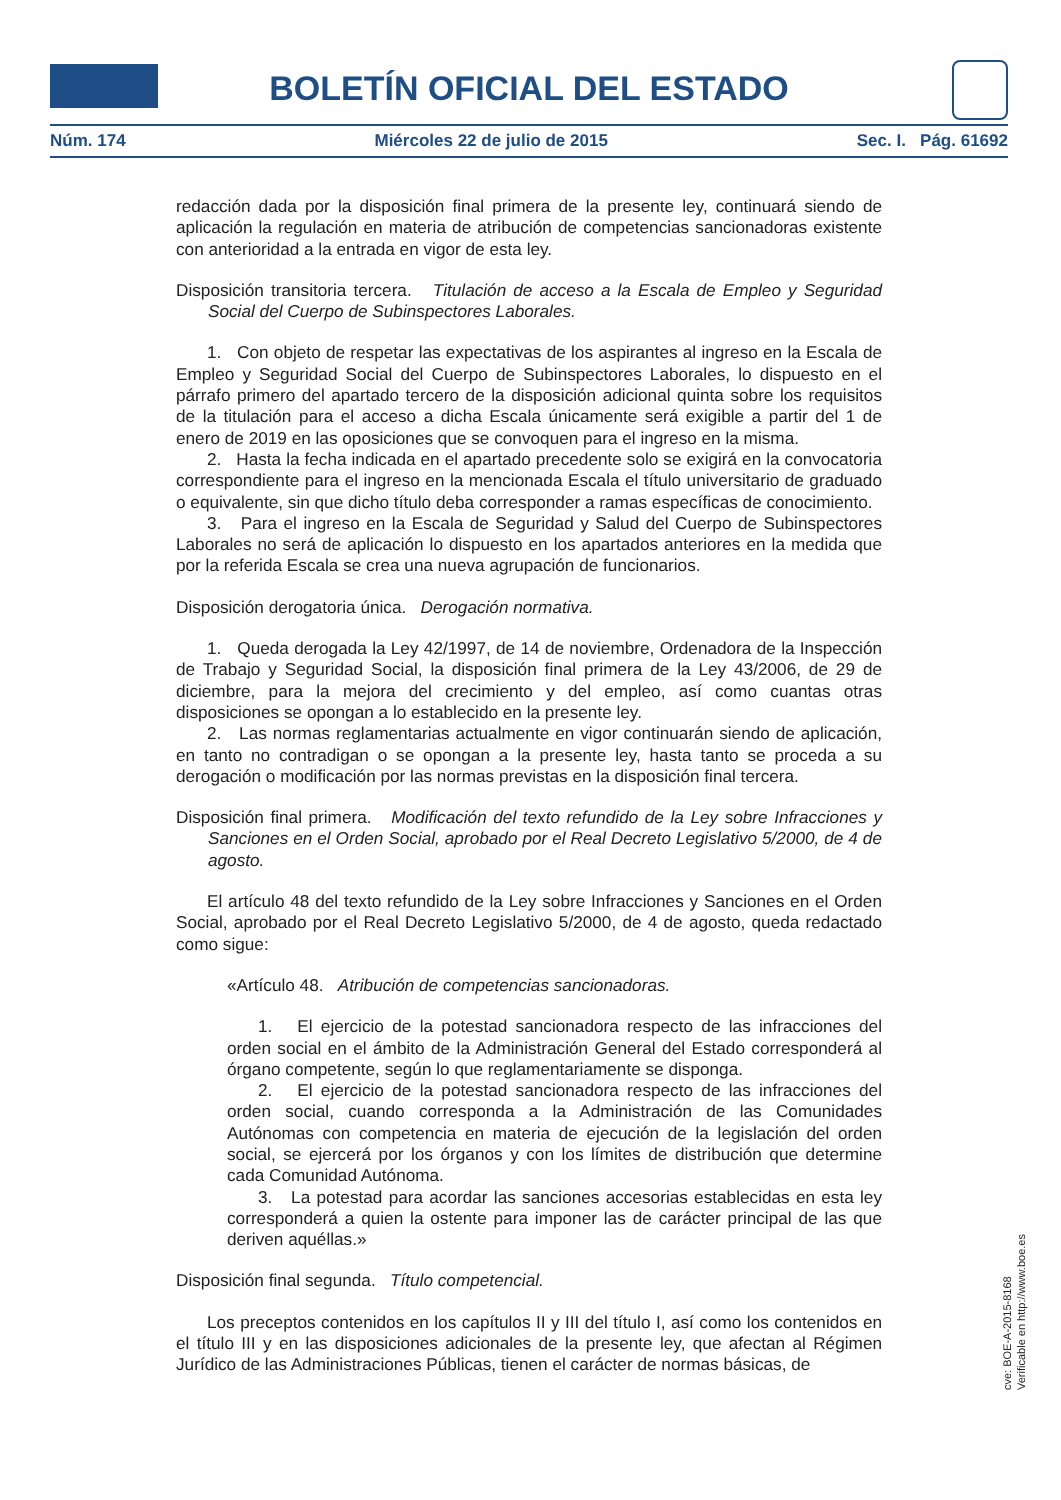BOLETÍN OFICIAL DEL ESTADO
Núm. 174 Miércoles 22 de julio de 2015 Sec. I. Pág. 61692
redacción dada por la disposición final primera de la presente ley, continuará siendo de aplicación la regulación en materia de atribución de competencias sancionadoras existente con anterioridad a la entrada en vigor de esta ley.
Disposición transitoria tercera. Titulación de acceso a la Escala de Empleo y Seguridad Social del Cuerpo de Subinspectores Laborales.
1. Con objeto de respetar las expectativas de los aspirantes al ingreso en la Escala de Empleo y Seguridad Social del Cuerpo de Subinspectores Laborales, lo dispuesto en el párrafo primero del apartado tercero de la disposición adicional quinta sobre los requisitos de la titulación para el acceso a dicha Escala únicamente será exigible a partir del 1 de enero de 2019 en las oposiciones que se convoquen para el ingreso en la misma.
2. Hasta la fecha indicada en el apartado precedente solo se exigirá en la convocatoria correspondiente para el ingreso en la mencionada Escala el título universitario de graduado o equivalente, sin que dicho título deba corresponder a ramas específicas de conocimiento.
3. Para el ingreso en la Escala de Seguridad y Salud del Cuerpo de Subinspectores Laborales no será de aplicación lo dispuesto en los apartados anteriores en la medida que por la referida Escala se crea una nueva agrupación de funcionarios.
Disposición derogatoria única. Derogación normativa.
1. Queda derogada la Ley 42/1997, de 14 de noviembre, Ordenadora de la Inspección de Trabajo y Seguridad Social, la disposición final primera de la Ley 43/2006, de 29 de diciembre, para la mejora del crecimiento y del empleo, así como cuantas otras disposiciones se opongan a lo establecido en la presente ley.
2. Las normas reglamentarias actualmente en vigor continuarán siendo de aplicación, en tanto no contradigan o se opongan a la presente ley, hasta tanto se proceda a su derogación o modificación por las normas previstas en la disposición final tercera.
Disposición final primera. Modificación del texto refundido de la Ley sobre Infracciones y Sanciones en el Orden Social, aprobado por el Real Decreto Legislativo 5/2000, de 4 de agosto.
El artículo 48 del texto refundido de la Ley sobre Infracciones y Sanciones en el Orden Social, aprobado por el Real Decreto Legislativo 5/2000, de 4 de agosto, queda redactado como sigue:
«Artículo 48. Atribución de competencias sancionadoras.
1. El ejercicio de la potestad sancionadora respecto de las infracciones del orden social en el ámbito de la Administración General del Estado corresponderá al órgano competente, según lo que reglamentariamente se disponga.
2. El ejercicio de la potestad sancionadora respecto de las infracciones del orden social, cuando corresponda a la Administración de las Comunidades Autónomas con competencia en materia de ejecución de la legislación del orden social, se ejercerá por los órganos y con los límites de distribución que determine cada Comunidad Autónoma.
3. La potestad para acordar las sanciones accesorias establecidas en esta ley corresponderá a quien la ostente para imponer las de carácter principal de las que deriven aquéllas.»
Disposición final segunda. Título competencial.
Los preceptos contenidos en los capítulos II y III del título I, así como los contenidos en el título III y en las disposiciones adicionales de la presente ley, que afectan al Régimen Jurídico de las Administraciones Públicas, tienen el carácter de normas básicas, de
cve: BOE-A-2015-8168
Verificable en http://www.boe.es